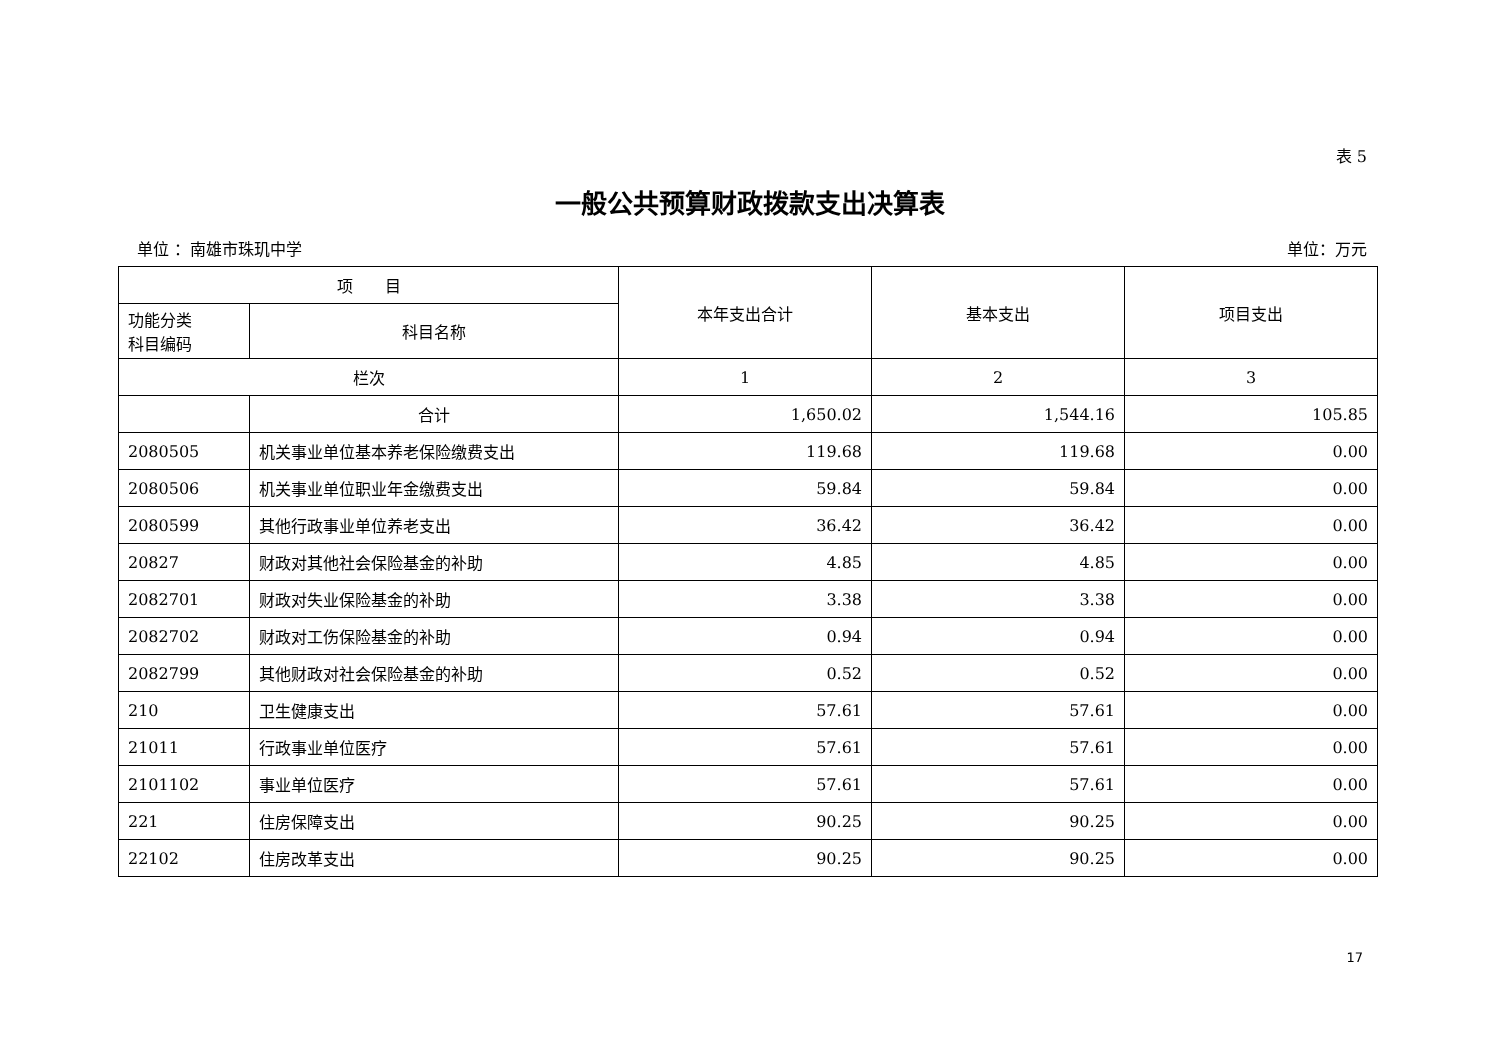表 5
一般公共预算财政拨款支出决算表
单位 ：南雄市珠玑中学 单位：万元
| 项 目 | | 本年支出合计 | 基本支出 | 项目支出 |
| --- | --- | --- | --- | --- |
| 功能分类 科目编码 | 科目名称 | | | |
| 栏次 | | 1 | 2 | 3 |
| | 合计 | 1,650.02 | 1,544.16 | 105.85 |
| 2080505 | 机关事业单位基本养老保险缴费支出 | 119.68 | 119.68 | 0.00 |
| 2080506 | 机关事业单位职业年金缴费支出 | 59.84 | 59.84 | 0.00 |
| 2080599 | 其他行政事业单位养老支出 | 36.42 | 36.42 | 0.00 |
| 20827 | 财政对其他社会保险基金的补助 | 4.85 | 4.85 | 0.00 |
| 2082701 | 财政对失业保险基金的补助 | 3.38 | 3.38 | 0.00 |
| 2082702 | 财政对工伤保险基金的补助 | 0.94 | 0.94 | 0.00 |
| 2082799 | 其他财政对社会保险基金的补助 | 0.52 | 0.52 | 0.00 |
| 210 | 卫生健康支出 | 57.61 | 57.61 | 0.00 |
| 21011 | 行政事业单位医疗 | 57.61 | 57.61 | 0.00 |
| 2101102 | 事业单位医疗 | 57.61 | 57.61 | 0.00 |
| 221 | 住房保障支出 | 90.25 | 90.25 | 0.00 |
| 22102 | 住房改革支出 | 90.25 | 90.25 | 0.00 |
17